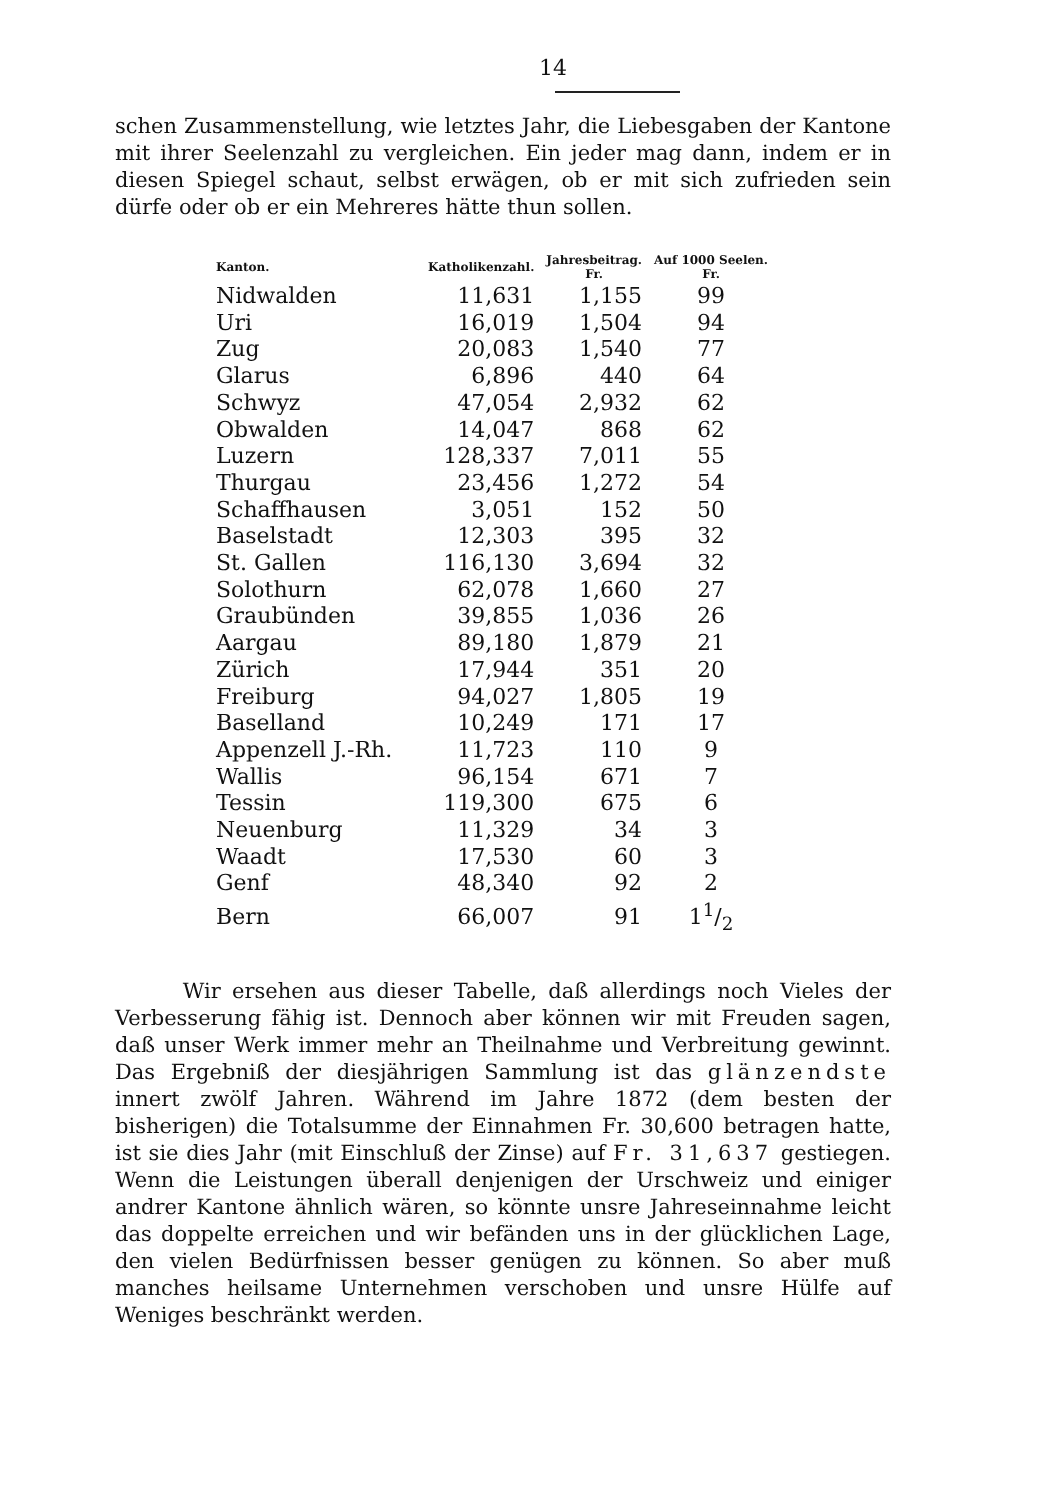14
schen Zusammenstellung, wie letztes Jahr, die Liebesgaben der Kantone mit ihrer Seelenzahl zu vergleichen. Ein jeder mag dann, indem er in diesen Spiegel schaut, selbst erwägen, ob er mit sich zufrieden sein dürfe oder ob er ein Mehreres hätte thun sollen.
| Kanton. | Katholikenzahl. | Jahresbeitrag. Fr. | Auf 1000 Seelen. Fr. |
| --- | --- | --- | --- |
| Nidwalden | 11,631 | 1,155 | 99 |
| Uri | 16,019 | 1,504 | 94 |
| Zug | 20,083 | 1,540 | 77 |
| Glarus | 6,896 | 440 | 64 |
| Schwyz | 47,054 | 2,932 | 62 |
| Obwalden | 14,047 | 868 | 62 |
| Luzern | 128,337 | 7,011 | 55 |
| Thurgau | 23,456 | 1,272 | 54 |
| Schaffhausen | 3,051 | 152 | 50 |
| Baselstadt | 12,303 | 395 | 32 |
| St. Gallen | 116,130 | 3,694 | 32 |
| Solothurn | 62,078 | 1,660 | 27 |
| Graubünden | 39,855 | 1,036 | 26 |
| Aargau | 89,180 | 1,879 | 21 |
| Zürich | 17,944 | 351 | 20 |
| Freiburg | 94,027 | 1,805 | 19 |
| Baselland | 10,249 | 171 | 17 |
| Appenzell J.-Rh. | 11,723 | 110 | 9 |
| Wallis | 96,154 | 671 | 7 |
| Tessin | 119,300 | 675 | 6 |
| Neuenburg | 11,329 | 34 | 3 |
| Waadt | 17,530 | 60 | 3 |
| Genf | 48,340 | 92 | 2 |
| Bern | 66,007 | 91 | 11/2 |
Wir ersehen aus dieser Tabelle, daß allerdings noch Vieles der Verbesserung fähig ist. Dennoch aber können wir mit Freuden sagen, daß unser Werk immer mehr an Theilnahme und Verbreitung gewinnt. Das Ergebniß der diesjährigen Sammlung ist das glänzendste innert zwölf Jahren. Während im Jahre 1872 (dem besten der bisherigen) die Totalsumme der Einnahmen Fr. 30,600 betragen hatte, ist sie dies Jahr (mit Einschluß der Zinse) auf Fr. 31,637 gestiegen. Wenn die Leistungen überall denjenigen der Urschweiz und einiger andrer Kantone ähnlich wären, so könnte unsre Jahreseinnahme leicht das doppelte erreichen und wir befänden uns in der glücklichen Lage, den vielen Bedürfnissen besser genügen zu können. So aber muß manches heilsame Unternehmen verschoben und unsre Hülfe auf Weniges beschränkt werden.